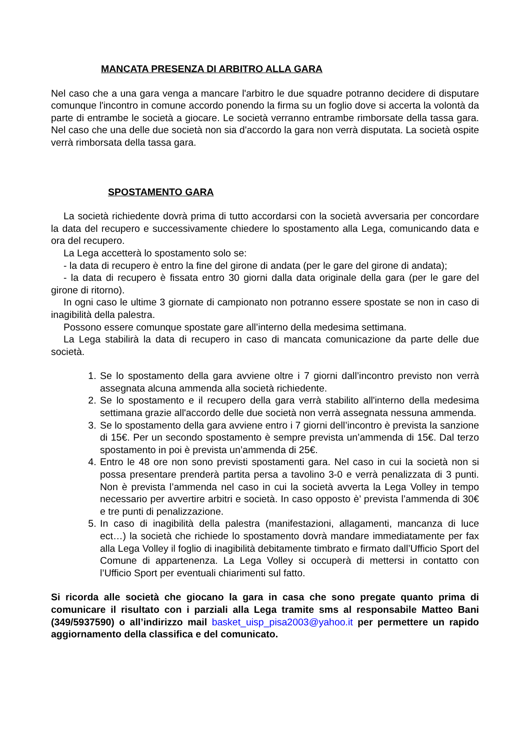MANCATA PRESENZA DI ARBITRO ALLA GARA
Nel caso che a una gara venga a mancare l'arbitro le due squadre potranno decidere di disputare comunque l'incontro in comune accordo ponendo la firma su un foglio dove si accerta la volontà da parte di entrambe le società a giocare. Le società verranno entrambe rimborsate della tassa gara. Nel caso che una delle due società non sia d'accordo la gara non verrà disputata. La società ospite verrà rimborsata della tassa gara.
SPOSTAMENTO GARA
La società richiedente dovrà prima di tutto accordarsi con la società avversaria per concordare la data del recupero e successivamente chiedere lo spostamento alla Lega, comunicando data e ora del recupero.
La Lega accetterà lo spostamento solo se:
- la data di recupero è entro la fine del girone di andata (per le gare del girone di andata);
- la data di recupero è fissata entro 30 giorni dalla data originale della gara (per le gare del girone di ritorno).
In ogni caso le ultime 3 giornate di campionato non potranno essere spostate se non in caso di inagibilità della palestra.
Possono essere comunque spostate gare all’interno della medesima settimana.
La Lega stabilirà la data di recupero in caso di mancata comunicazione da parte delle due società.
1. Se lo spostamento della gara avviene oltre i 7 giorni dall’incontro previsto non verrà assegnata alcuna ammenda alla società richiedente.
2. Se lo spostamento e il recupero della gara verrà stabilito all'interno della medesima settimana grazie all'accordo delle due società non verrà assegnata nessuna ammenda.
3. Se lo spostamento della gara avviene entro i 7 giorni dell’incontro è prevista la sanzione di 15€. Per un secondo spostamento è sempre prevista un’ammenda di 15€. Dal terzo spostamento in poi è prevista un’ammenda di 25€.
4. Entro le 48 ore non sono previsti spostamenti gara. Nel caso in cui la società non si possa presentare prenderà partita persa a tavolino 3-0 e verrà penalizzata di 3 punti. Non è prevista l’ammenda nel caso in cui la società avverta la Lega Volley in tempo necessario per avvertire arbitri e società. In caso opposto è’ prevista l’ammenda di 30€ e tre punti di penalizzazione.
5. In caso di inagibilità della palestra (manifestazioni, allagamenti, mancanza di luce ect…) la società che richiede lo spostamento dovrà mandare immediatamente per fax alla Lega Volley il foglio di inagibilità debitamente timbrato e firmato dall’Ufficio Sport del Comune di appartenenza. La Lega Volley si occuperà di mettersi in contatto con l’Ufficio Sport per eventuali chiarimenti sul fatto.
Si ricorda alle società che giocano la gara in casa che sono pregate quanto prima di comunicare il risultato con i parziali alla Lega tramite sms al responsabile Matteo Bani (349/5937590) o all’indirizzo mail basket_uisp_pisa2003@yahoo.it per permettere un rapido aggiornamento della classifica e del comunicato.